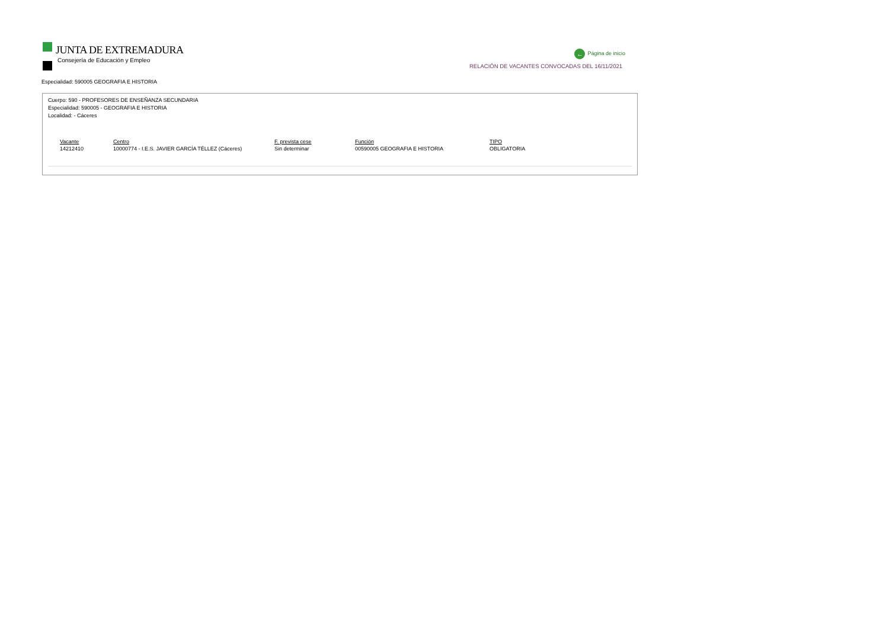JUNTA DE EXTREMADURA
Consejería de Educación y Empleo
← Página de inicio
RELACIÓN DE VACANTES CONVOCADAS DEL 16/11/2021
Especialidad: 590005 GEOGRAFIA E HISTORIA
Cuerpo: 590 - PROFESORES DE ENSEÑANZA SECUNDARIA
Especialidad: 590005 - GEOGRAFIA E HISTORIA
Localidad: - Cáceres
| Vacante | Centro | F. prevista cese | Función | TIPO |
| --- | --- | --- | --- | --- |
| 14212410 | 10000774 - I.E.S. JAVIER GARCÍA TÉLLEZ (Cáceres) | Sin determinar | 00590005 GEOGRAFIA E HISTORIA | OBLIGATORIA |